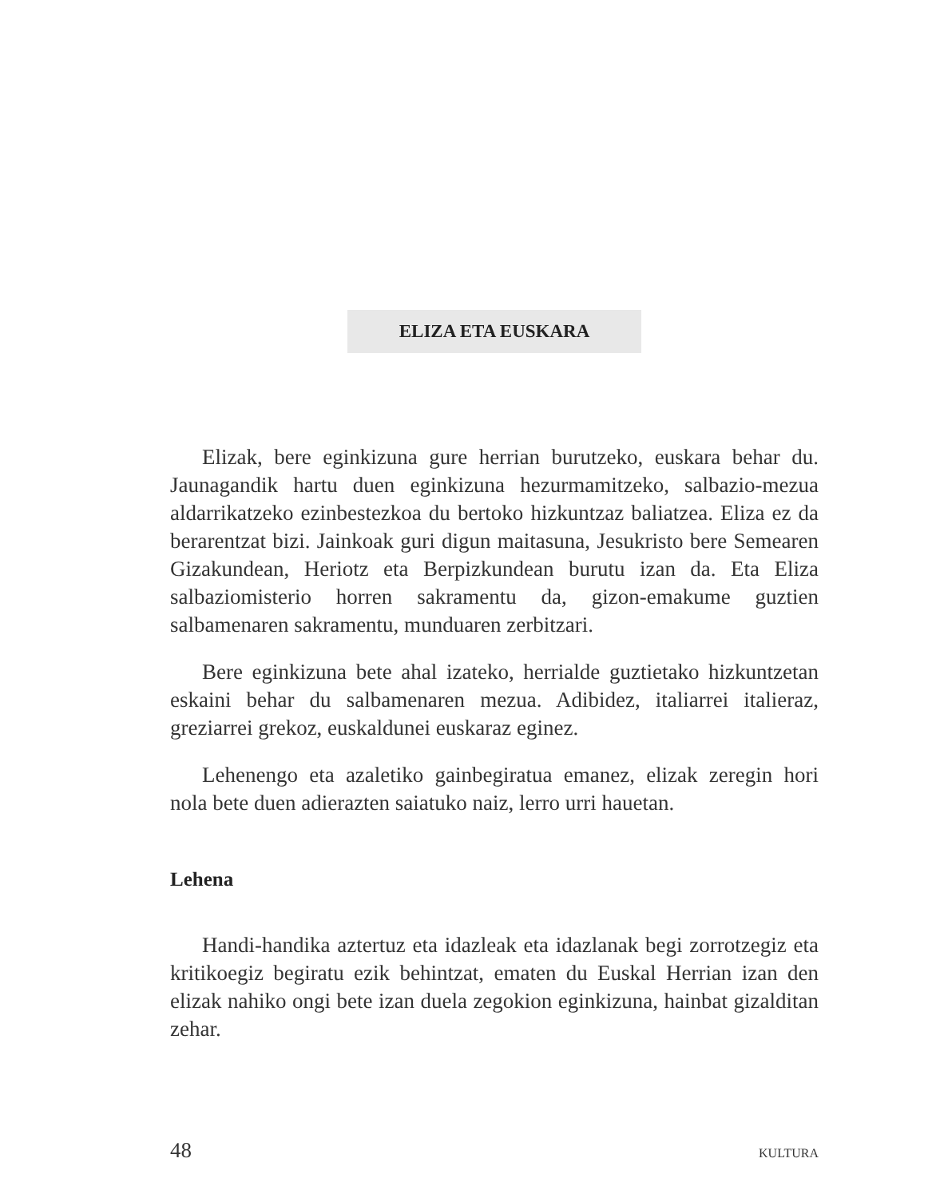ELIZA ETA EUSKARA
Elizak, bere eginkizuna gure herrian burutzeko, euskara behar du. Jaunagandik hartu duen eginkizuna hezurmamitzeko, salbazio-mezua aldarrikatzeko ezinbestezkoa du bertoko hizkuntzaz baliatzea. Eliza ez da berarentzat bizi. Jainkoak guri digun maitasuna, Jesukristo bere Semearen Gizakundean, Heriotz eta Berpizkundean burutu izan da. Eta Eliza salbaziomisterio horren sakramentu da, gizon-emakume guztien salbamenaren sakramentu, munduaren zerbitzari.
Bere eginkizuna bete ahal izateko, herrialde guztietako hizkuntzetan eskaini behar du salbamenaren mezua. Adibidez, italiarrei italieraz, greziarrei grekoz, euskaldunei euskaraz eginez.
Lehenengo eta azaletiko gainbegiratua emanez, elizak zeregin hori nola bete duen adierazten saiatuko naiz, lerro urri hauetan.
Lehena
Handi-handika aztertuz eta idazleak eta idazlanak begi zorrotzegiz eta kritikoegiz begiratu ezik behintzat, ematen du Euskal Herrian izan den elizak nahiko ongi bete izan duela zegokion eginkizuna, hainbat gizalditan zehar.
48 KULTURA